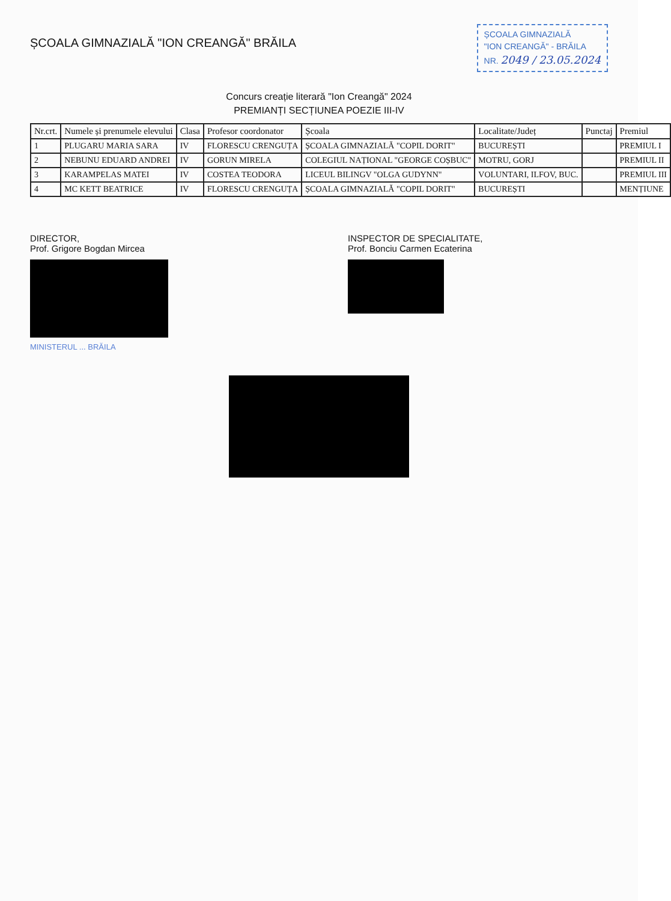ȘCOALA GIMNAZIALĂ "ION CREANGĂ" BRĂILA
ȘCOALA GIMNAZIALĂ
"ION CREANGĂ" - BRĂILA
NR. 2049 / 23.05.2024
Concurs creație literară "Ion Creangă" 2024
PREMIANȚI SECȚIUNEA POEZIE III-IV
| Nr.crt. | Numele și prenumele elevului | Clasa | Profesor coordonator | Școala | Localitate/Județ | Punctaj | Premiul |
| --- | --- | --- | --- | --- | --- | --- | --- |
| 1 | PLUGARU MARIA SARA | IV | FLORESCU CRENGUȚA | ȘCOALA GIMNAZIALĂ "COPIL DORIT" | BUCUREȘTI | | PREMIUL I |
| 2 | NEBUNU EDUARD ANDREI | IV | GORUN MIRELA | COLEGIUL NAȚIONAL "GEORGE COȘBUC" | MOTRU, GORJ | | PREMIUL II |
| 3 | KARAMPELAS MATEI | IV | COSTEA TEODORA | LICEUL BILINGV "OLGA GUDYNN" | VOLUNTARI, ILFOV, BUC. | | PREMIUL III |
| 4 | MC KETT BEATRICE | IV | FLORESCU CRENGUȚA | ȘCOALA GIMNAZIALĂ "COPIL DORIT" | BUCUREȘTI | | MENȚIUNE |
DIRECTOR,
Prof. Grigore Bogdan Mircea
MINISTERUL ... BRĂILA
INSPECTOR DE SPECIALITATE,
Prof. Bonciu Carmen Ecaterina